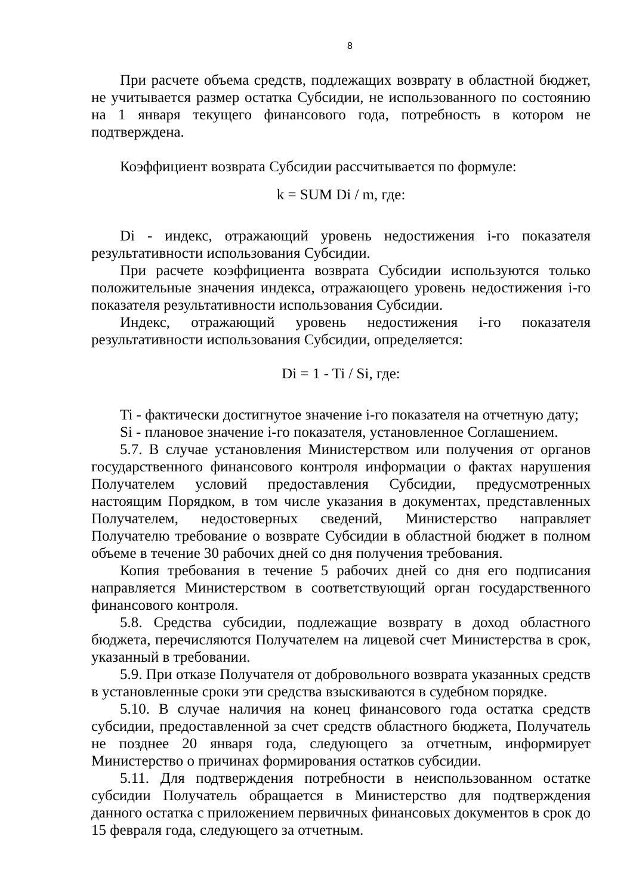8
При расчете объема средств, подлежащих возврату в областной бюджет, не учитывается размер остатка Субсидии, не использованного по состоянию на 1 января текущего финансового года, потребность в котором не подтверждена.
Коэффициент возврата Субсидии рассчитывается по формуле:
k = SUM Di / m, где:
Di - индекс, отражающий уровень недостижения i-го показателя результативности использования Субсидии.
При расчете коэффициента возврата Субсидии используются только положительные значения индекса, отражающего уровень недостижения i-го показателя результативности использования Субсидии.
Индекс, отражающий уровень недостижения i-го показателя результативности использования Субсидии, определяется:
Di = 1 - Ti / Si, где:
Ti - фактически достигнутое значение i-го показателя на отчетную дату;
Si - плановое значение i-го показателя, установленное Соглашением.
5.7. В случае установления Министерством или получения от органов государственного финансового контроля информации о фактах нарушения Получателем условий предоставления Субсидии, предусмотренных настоящим Порядком, в том числе указания в документах, представленных Получателем, недостоверных сведений, Министерство направляет Получателю требование о возврате Субсидии в областной бюджет в полном объеме в течение 30 рабочих дней со дня получения требования.
Копия требования в течение 5 рабочих дней со дня его подписания направляется Министерством в соответствующий орган государственного финансового контроля.
5.8. Средства субсидии, подлежащие возврату в доход областного бюджета, перечисляются Получателем на лицевой счет Министерства в срок, указанный в требовании.
5.9. При отказе Получателя от добровольного возврата указанных средств в установленные сроки эти средства взыскиваются в судебном порядке.
5.10. В случае наличия на конец финансового года остатка средств субсидии, предоставленной за счет средств областного бюджета, Получатель не позднее 20 января года, следующего за отчетным, информирует Министерство о причинах формирования остатков субсидии.
5.11. Для подтверждения потребности в неиспользованном остатке субсидии Получатель обращается в Министерство для подтверждения данного остатка с приложением первичных финансовых документов в срок до 15 февраля года, следующего за отчетным.